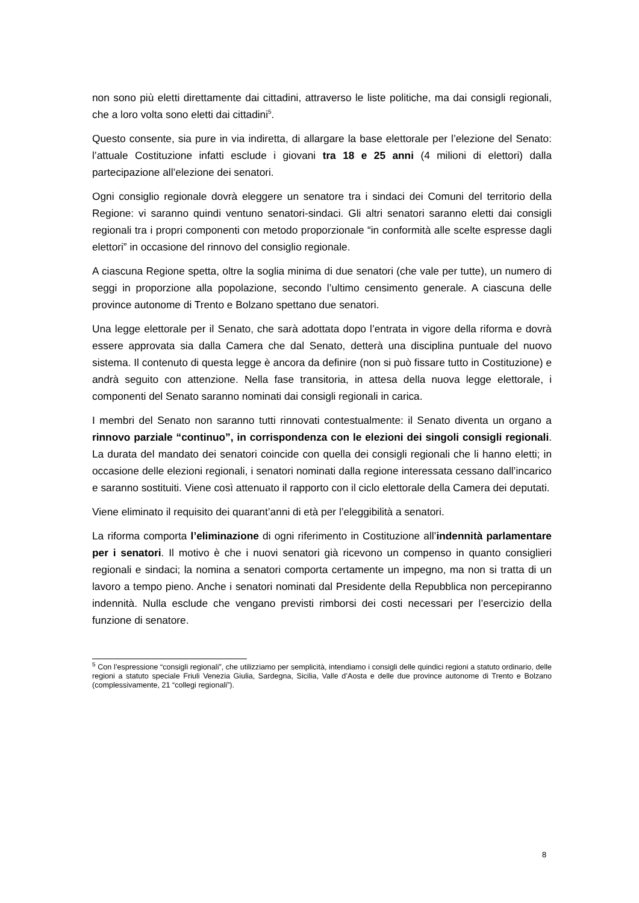non sono più eletti direttamente dai cittadini, attraverso le liste politiche, ma dai consigli regionali, che a loro volta sono eletti dai cittadini<sup>5</sup>.
Questo consente, sia pure in via indiretta, di allargare la base elettorale per l’elezione del Senato: l’attuale Costituzione infatti esclude i giovani tra 18 e 25 anni (4 milioni di elettori) dalla partecipazione all’elezione dei senatori.
Ogni consiglio regionale dovrà eleggere un senatore tra i sindaci dei Comuni del territorio della Regione: vi saranno quindi ventuno senatori-sindaci. Gli altri senatori saranno eletti dai consigli regionali tra i propri componenti con metodo proporzionale “in conformità alle scelte espresse dagli elettori” in occasione del rinnovo del consiglio regionale.
A ciascuna Regione spetta, oltre la soglia minima di due senatori (che vale per tutte), un numero di seggi in proporzione alla popolazione, secondo l’ultimo censimento generale. A ciascuna delle province autonome di Trento e Bolzano spettano due senatori.
Una legge elettorale per il Senato, che sarà adottata dopo l’entrata in vigore della riforma e dovrà essere approvata sia dalla Camera che dal Senato, detterà una disciplina puntuale del nuovo sistema. Il contenuto di questa legge è ancora da definire (non si può fissare tutto in Costituzione) e andrà seguito con attenzione. Nella fase transitoria, in attesa della nuova legge elettorale, i componenti del Senato saranno nominati dai consigli regionali in carica.
I membri del Senato non saranno tutti rinnovati contestualmente: il Senato diventa un organo a rinnovo parziale “continuo”, in corrispondenza con le elezioni dei singoli consigli regionali. La durata del mandato dei senatori coincide con quella dei consigli regionali che li hanno eletti; in occasione delle elezioni regionali, i senatori nominati dalla regione interessata cessano dall’incarico e saranno sostituiti. Viene così attenuato il rapporto con il ciclo elettorale della Camera dei deputati.
Viene eliminato il requisito dei quarant’anni di età per l’eleggibilità a senatori.
La riforma comporta l’eliminazione di ogni riferimento in Costituzione all’indennità parlamentare per i senatori. Il motivo è che i nuovi senatori già ricevono un compenso in quanto consiglieri regionali e sindaci; la nomina a senatori comporta certamente un impegno, ma non si tratta di un lavoro a tempo pieno. Anche i senatori nominati dal Presidente della Repubblica non percepiranno indennità. Nulla esclude che vengano previsti rimborsi dei costi necessari per l’esercizio della funzione di senatore.
<sup>5</sup> Con l’espressione “consigli regionali”, che utilizziamo per semplicità, intendiamo i consigli delle quindici regioni a statuto ordinario, delle regioni a statuto speciale Friuli Venezia Giulia, Sardegna, Sicilia, Valle d’Aosta e delle due province autonome di Trento e Bolzano (complessivamente, 21 “collegi regionali”).
8